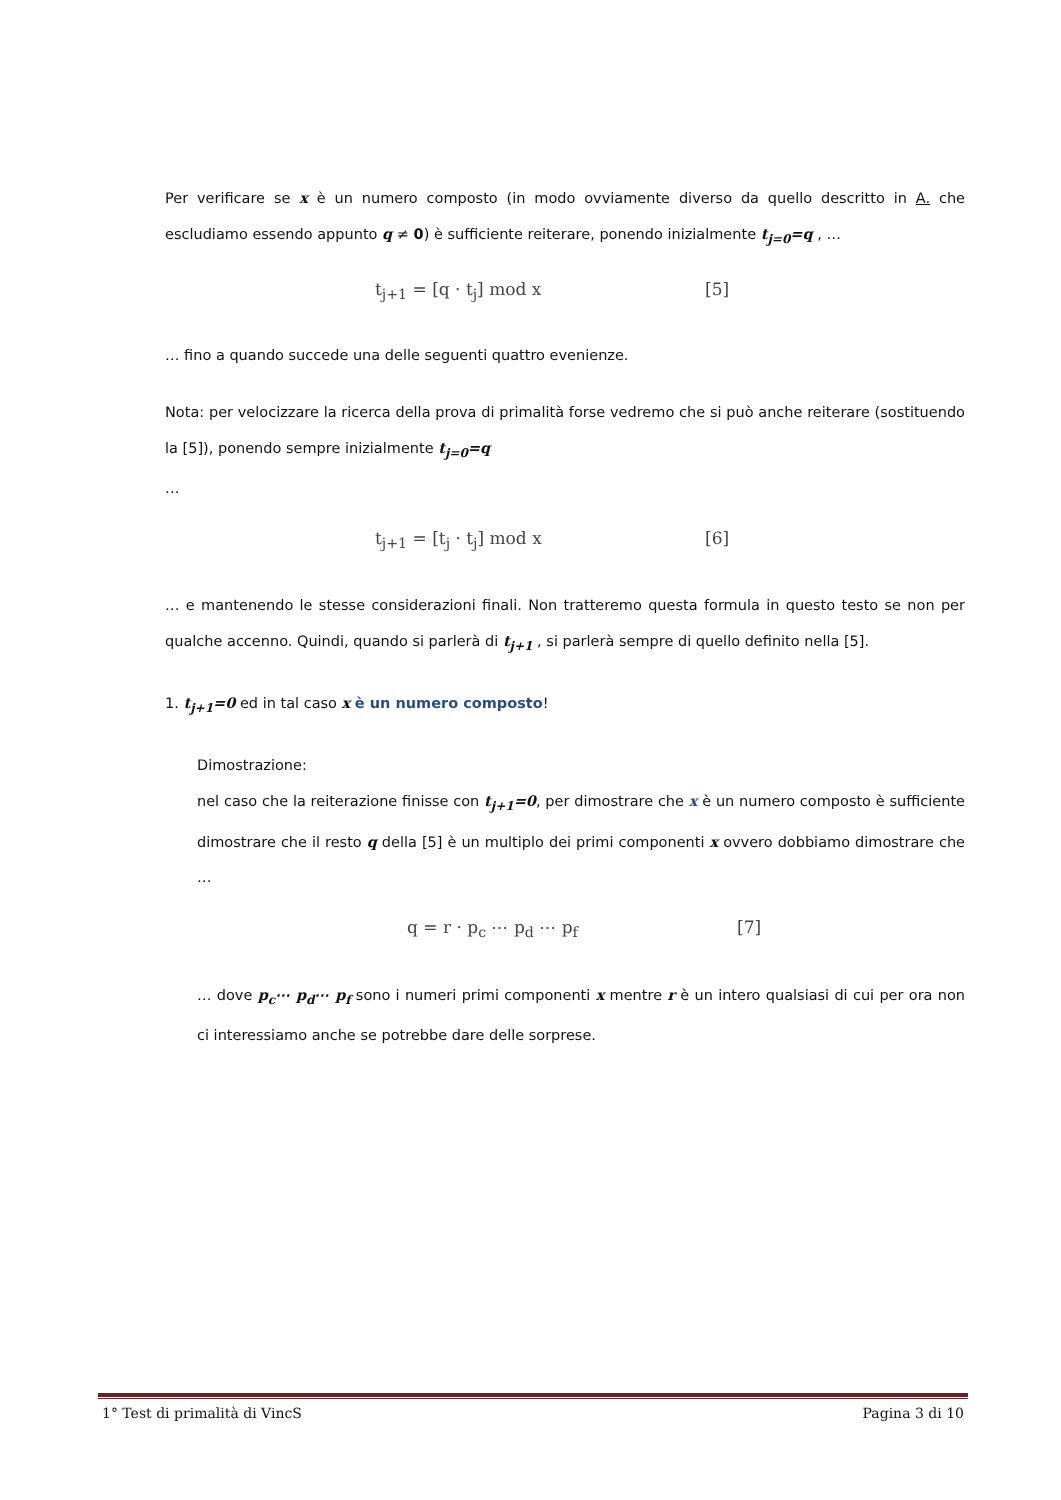Per verificare se x è un numero composto (in modo ovviamente diverso da quello descritto in A. che escludiamo essendo appunto q ≠ 0) è sufficiente reiterare, ponendo inizialmente t<sub>j=0</sub>=q , …
t<sub>j+1</sub> = [q · t<sub>j</sub>] mod x [5]
… fino a quando succede una delle seguenti quattro evenienze.
Nota: per velocizzare la ricerca della prova di primalità forse vedremo che si può anche reiterare (sostituendo la [5]), ponendo sempre inizialmente t<sub>j=0</sub>=q
…
t<sub>j+1</sub> = [t<sub>j</sub> · t<sub>j</sub>] mod x [6]
… e mantenendo le stesse considerazioni finali. Non tratteremo questa formula in questo testo se non per qualche accenno. Quindi, quando si parlerà di t<sub>j+1</sub> , si parlerà sempre di quello definito nella [5].
1. t<sub>j+1</sub>=0 ed in tal caso x è un numero composto!
Dimostrazione:
nel caso che la reiterazione finisse con t<sub>j+1</sub>=0, per dimostrare che x è un numero composto è sufficiente dimostrare che il resto q della [5] è un multiplo dei primi componenti x ovvero dobbiamo dimostrare che …
q = r · p<sub>c</sub> ⋯ p<sub>d</sub> ⋯ p<sub>f</sub> [7]
… dove p<sub>c</sub>⋯ p<sub>d</sub>⋯ p<sub>f</sub> sono i numeri primi componenti x mentre r è un intero qualsiasi di cui per ora non ci interessiamo anche se potrebbe dare delle sorprese.
1° Test di primalità di VincS Pagina 3 di 10